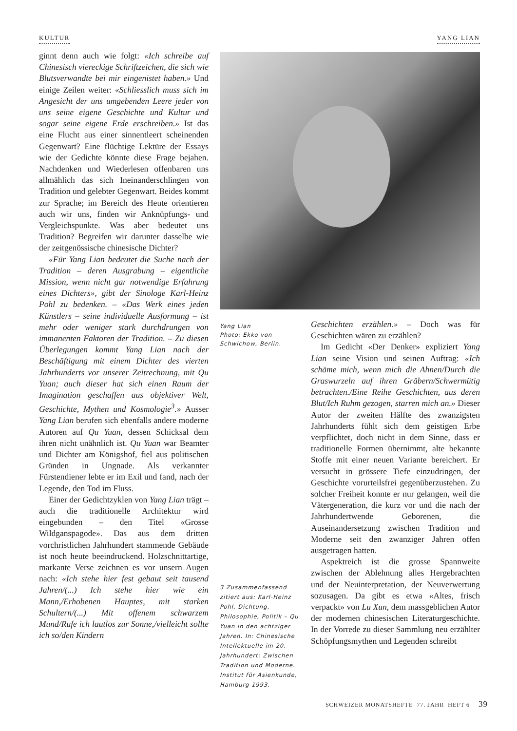KULTUR YANG LIAN
ginnt denn auch wie folgt: «Ich schreibe auf Chinesisch viereckige Schriftzeichen, die sich wie Blutsverwandte bei mir eingenistet haben.» Und einige Zeilen weiter: «Schliesslich muss sich im Angesicht der uns umgebenden Leere jeder von uns seine eigene Geschichte und Kultur und sogar seine eigene Erde erschreiben.» Ist das eine Flucht aus einer sinnentleert scheinenden Gegenwart? Eine flüchtige Lektüre der Essays wie der Gedichte könnte diese Frage bejahen. Nachdenken und Wiederlesen offenbaren uns allmählich das sich Ineinanderschlingen von Tradition und gelebter Gegenwart. Beides kommt zur Sprache; im Bereich des Heute orientieren auch wir uns, finden wir Anknüpfungs- und Vergleichspunkte. Was aber bedeutet uns Tradition? Begreifen wir darunter dasselbe wie der zeitgenössische chinesische Dichter?
«Für Yang Lian bedeutet die Suche nach der Tradition – deren Ausgrabung – eigentliche Mission, wenn nicht gar notwendige Erfahrung eines Dichters», gibt der Sinologe Karl-Heinz Pohl zu bedenken. – «Das Werk eines jeden Künstlers – seine individuelle Ausformung – ist mehr oder weniger stark durchdrungen von immanenten Faktoren der Tradition. – Zu diesen Überlegungen kommt Yang Lian nach der Beschäftigung mit einem Dichter des vierten Jahrhunderts vor unserer Zeitrechnung, mit Qu Yuan; auch dieser hat sich einen Raum der Imagination geschaffen aus objektiver Welt, Geschichte, Mythen und Kosmologie<sup>3</sup>.» Ausser Yang Lian berufen sich ebenfalls andere moderne Autoren auf Qu Yuan, dessen Schicksal dem ihren nicht unähnlich ist. Qu Yuan war Beamter und Dichter am Königshof, fiel aus politischen Gründen in Ungnade. Als verkannter Fürstendiener lebte er im Exil und fand, nach der Legende, den Tod im Fluss.
Einer der Gedichtzyklen von Yang Lian trägt – auch die traditionelle Architektur wird eingebunden – den Titel «Grosse Wildganspagode». Das aus dem dritten vorchristlichen Jahrhundert stammende Gebäude ist noch heute beeindruckend. Holzschnittartige, markante Verse zeichnen es vor unsern Augen nach: «Ich stehe hier fest gebaut seit tausend Jahren/(...) Ich stehe hier wie ein Mann,/Erhobenen Hauptes, mit starken Schultern/(...) Mit offenem schwarzem Mund/Rufe ich lautlos zur Sonne,/vielleicht sollte ich so/den Kindern
Yang Lian
Photo: Ekko von Schwichow, Berlin.
3 Zusammenfassend zitiert aus: Karl-Heinz Pohl, Dichtung, Philosophie, Politik – Qu Yuan in den achtziger Jahren. In: Chinesische Intellektuelle im 20. Jahrhundert: Zwischen Tradition und Moderne. Institut für Asienkunde, Hamburg 1993.
Geschichten erzählen.» – Doch was für Geschichten wären zu erzählen?
Im Gedicht «Der Denker» expliziert Yang Lian seine Vision und seinen Auftrag: «Ich schäme mich, wenn mich die Ahnen/Durch die Graswurzeln auf ihren Gräbern/Schwermütig betrachten./Eine Reihe Geschichten, aus deren Blut/Ich Ruhm gezogen, starren mich an.» Dieser Autor der zweiten Hälfte des zwanzigsten Jahrhunderts fühlt sich dem geistigen Erbe verpflichtet, doch nicht in dem Sinne, dass er traditionelle Formen übernimmt, alte bekannte Stoffe mit einer neuen Variante bereichert. Er versucht in grössere Tiefe einzudringen, der Geschichte vorurteilsfrei gegenüberzustehen. Zu solcher Freiheit konnte er nur gelangen, weil die Vätergeneration, die kurz vor und die nach der Jahrhundertwende Geborenen, die Auseinandersetzung zwischen Tradition und Moderne seit den zwanziger Jahren offen ausgetragen hatten.
Aspektreich ist die grosse Spannweite zwischen der Ablehnung alles Hergebrachten und der Neuinterpretation, der Neuverwertung sozusagen. Da gibt es etwa «Altes, frisch verpackt» von Lu Xun, dem massgeblichen Autor der modernen chinesischen Literaturgeschichte. In der Vorrede zu dieser Sammlung neu erzählter Schöpfungsmythen und Legenden schreibt
SCHWEIZER MONATSHEFTE 77. JAHR HEFT 6 39